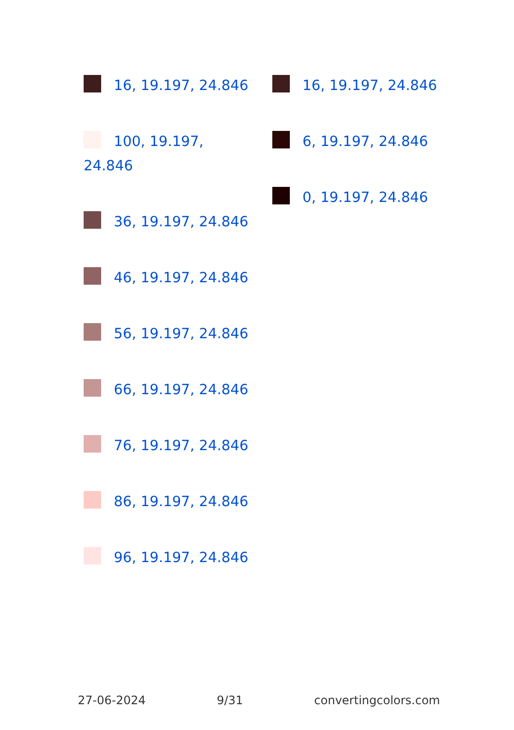16, 19.197, 24.846
100, 19.197, 24.846
36, 19.197, 24.846
46, 19.197, 24.846
56, 19.197, 24.846
66, 19.197, 24.846
76, 19.197, 24.846
86, 19.197, 24.846
96, 19.197, 24.846
16, 19.197, 24.846
6, 19.197, 24.846
0, 19.197, 24.846
27-06-2024 9/31 convertingcolors.com